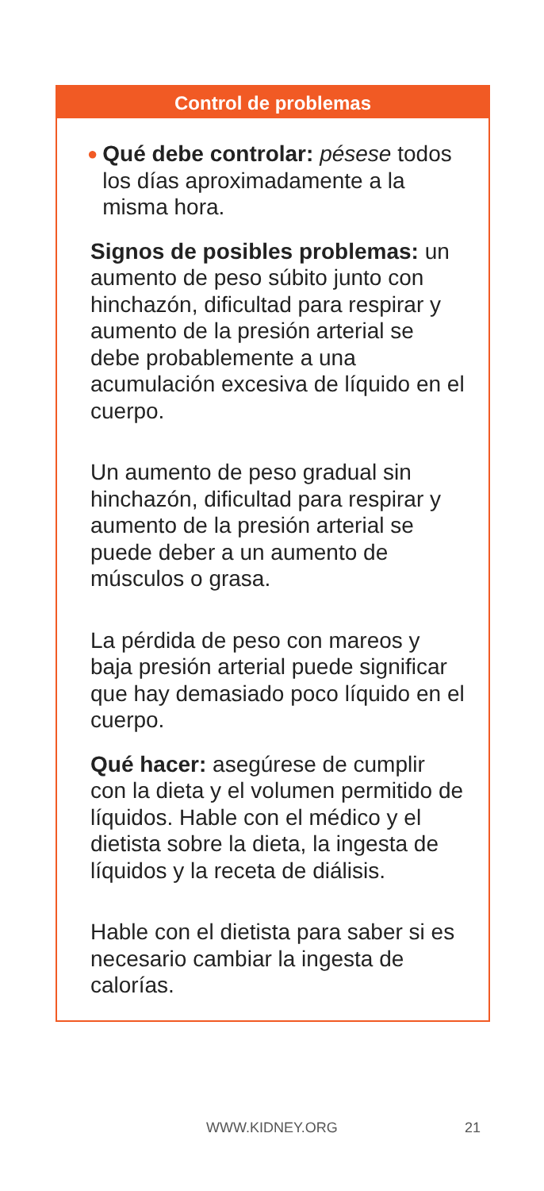Control de problemas
●
Qué debe controlar: pésese todos los días aproximadamente a la misma hora.
Signos de posibles problemas: un aumento de peso súbito junto con hinchazón, dificultad para respirar y aumento de la presión arterial se debe probablemente a una acumulación excesiva de líquido en el cuerpo.
Un aumento de peso gradual sin hinchazón, dificultad para respirar y aumento de la presión arterial se puede deber a un aumento de músculos o grasa.
La pérdida de peso con mareos y baja presión arterial puede significar que hay demasiado poco líquido en el cuerpo.
Qué hacer: asegúrese de cumplir con la dieta y el volumen permitido de líquidos. Hable con el médico y el dietista sobre la dieta, la ingesta de líquidos y la receta de diálisis.
Hable con el dietista para saber si es necesario cambiar la ingesta de calorías.
WWW.KIDNEY.ORG 21